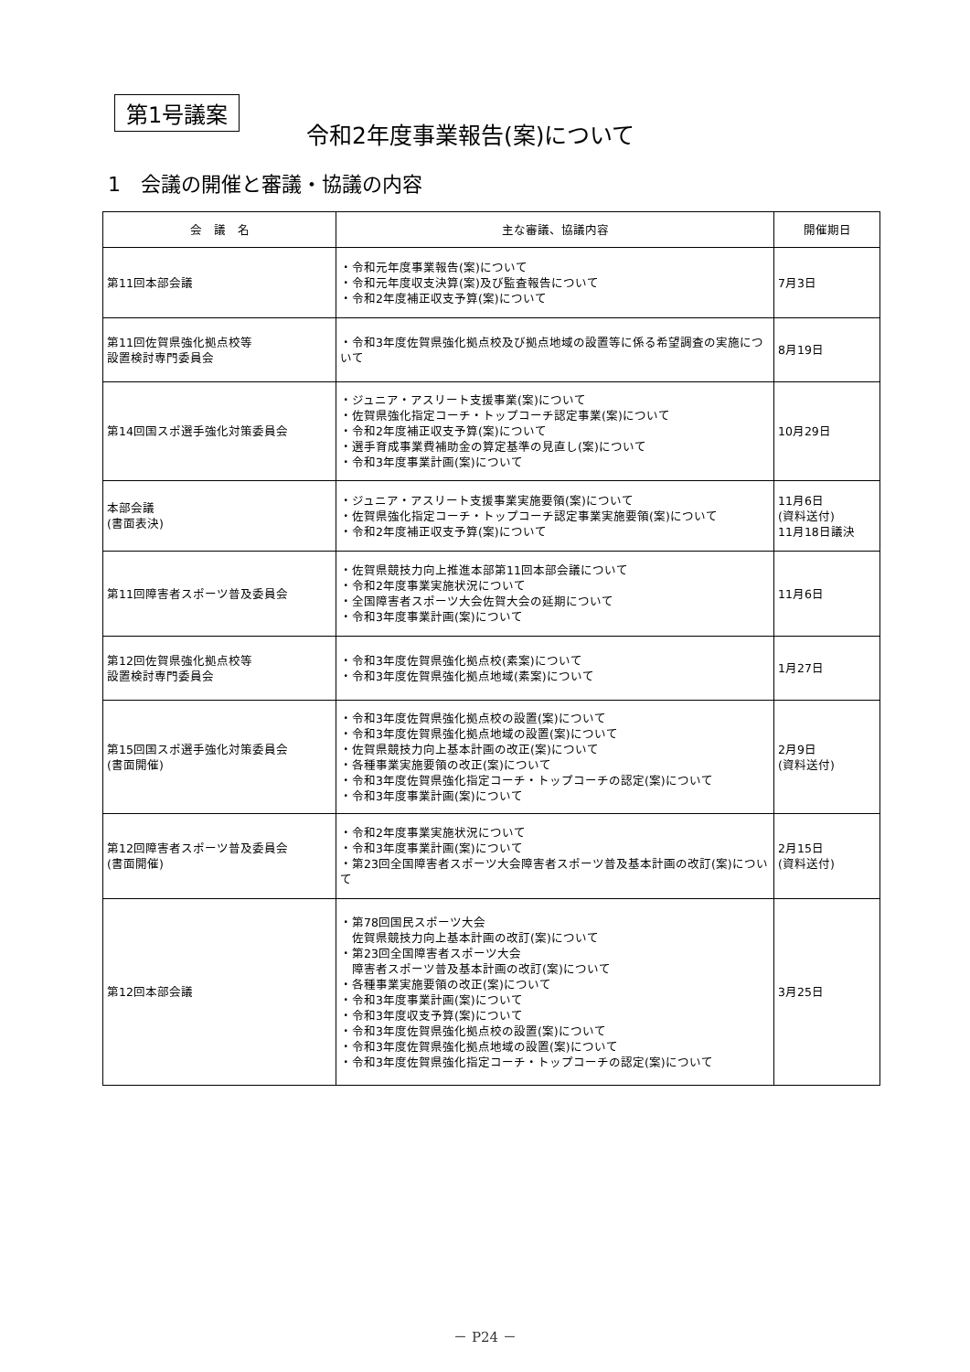第1号議案
令和2年度事業報告(案)について
1　会議の開催と審議・協議の内容
| 会 議 名 | 主な審議、協議内容 | 開催期日 |
| --- | --- | --- |
| 第11回本部会議 | ・令和元年度事業報告(案)について ・令和元年度収支決算(案)及び監査報告について ・令和2年度補正収支予算(案)について | 7月3日 |
| 第11回佐賀県強化拠点校等 設置検討専門委員会 | ・令和3年度佐賀県強化拠点校及び拠点地域の設置等に係る希望調査の実施について | 8月19日 |
| 第14回国スポ選手強化対策委員会 | ・ジュニア・アスリート支援事業(案)について ・佐賀県強化指定コーチ・トップコーチ認定事業(案)について ・令和2年度補正収支予算(案)について ・選手育成事業費補助金の算定基準の見直し(案)について ・令和3年度事業計画(案)について | 10月29日 |
| 本部会議 (書面表決) | ・ジュニア・アスリート支援事業実施要領(案)について ・佐賀県強化指定コーチ・トップコーチ認定事業実施要領(案)について ・令和2年度補正収支予算(案)について | 11月6日 (資料送付) 11月18日議決 |
| 第11回障害者スポーツ普及委員会 | ・佐賀県競技力向上推進本部第11回本部会議について ・令和2年度事業実施状況について ・全国障害者スポーツ大会佐賀大会の延期について ・令和3年度事業計画(案)について | 11月6日 |
| 第12回佐賀県強化拠点校等 設置検討専門委員会 | ・令和3年度佐賀県強化拠点校(素案)について ・令和3年度佐賀県強化拠点地域(素案)について | 1月27日 |
| 第15回国スポ選手強化対策委員会 (書面開催) | ・令和3年度佐賀県強化拠点校の設置(案)について ・令和3年度佐賀県強化拠点地域の設置(案)について ・佐賀県競技力向上基本計画の改正(案)について ・各種事業実施要領の改正(案)について ・令和3年度佐賀県強化指定コーチ・トップコーチの認定(案)について ・令和3年度事業計画(案)について | 2月9日 (資料送付) |
| 第12回障害者スポーツ普及委員会 (書面開催) | ・令和2年度事業実施状況について ・令和3年度事業計画(案)について ・第23回全国障害者スポーツ大会障害者スポーツ普及基本計画の改訂(案)について | 2月15日 (資料送付) |
| 第12回本部会議 | ・第78回国民スポーツ大会 佐賀県競技力向上基本計画の改訂(案)について ・第23回全国障害者スポーツ大会 障害者スポーツ普及基本計画の改訂(案)について ・各種事業実施要領の改正(案)について ・令和3年度事業計画(案)について ・令和3年度収支予算(案)について ・令和3年度佐賀県強化拠点校の設置(案)について ・令和3年度佐賀県強化拠点地域の設置(案)について ・令和3年度佐賀県強化指定コーチ・トップコーチの認定(案)について | 3月25日 |
－ P24 －